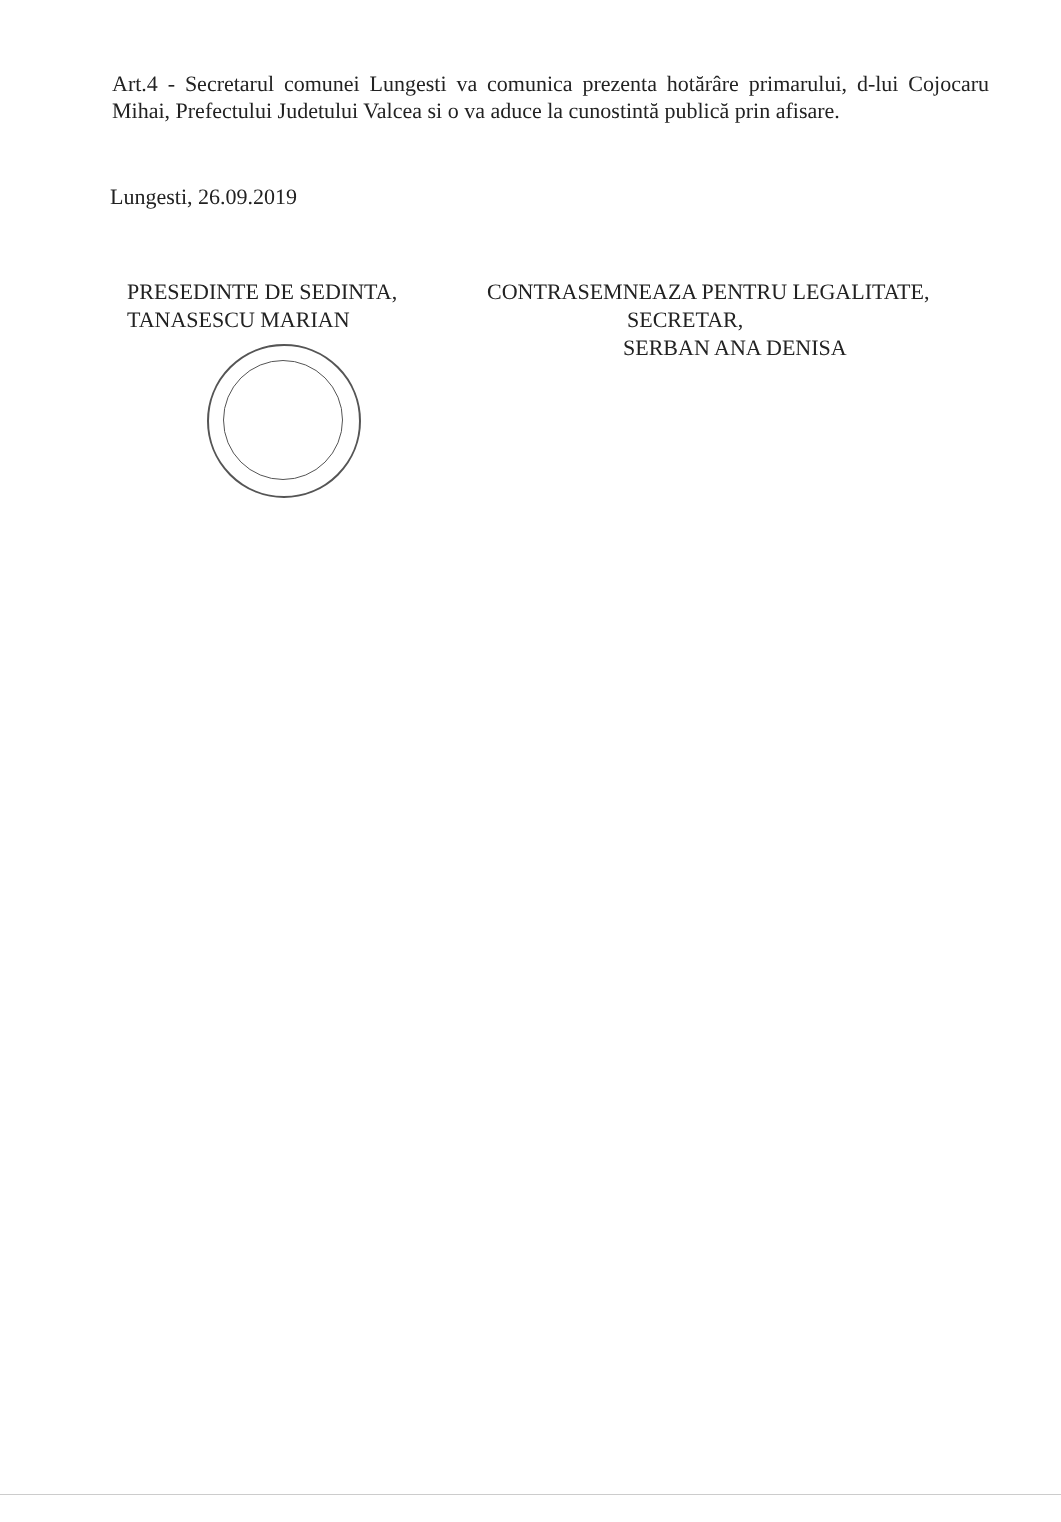Art.4 - Secretarul comunei Lungesti va comunica prezenta hotărâre primarului, d-lui Cojocaru Mihai, Prefectului Judetului Valcea si o va aduce la cunostintă publică prin afisare.
Lungesti, 26.09.2019
PRESEDINTE DE SEDINTA,
TANASESCU MARIAN
CONTRASEMNEAZA PENTRU LEGALITATE,
SECRETAR,
SERBAN ANA DENISA